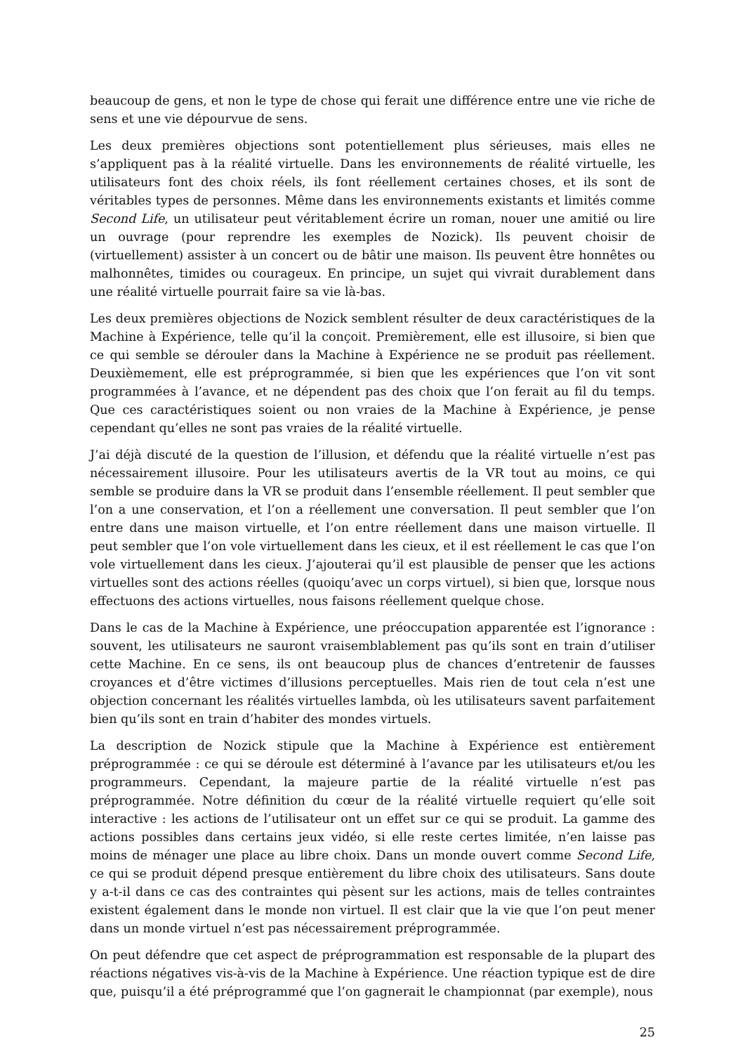beaucoup de gens, et non le type de chose qui ferait une différence entre une vie riche de sens et une vie dépourvue de sens.
Les deux premières objections sont potentiellement plus sérieuses, mais elles ne s’appliquent pas à la réalité virtuelle. Dans les environnements de réalité virtuelle, les utilisateurs font des choix réels, ils font réellement certaines choses, et ils sont de véritables types de personnes. Même dans les environnements existants et limités comme Second Life, un utilisateur peut véritablement écrire un roman, nouer une amitié ou lire un ouvrage (pour reprendre les exemples de Nozick). Ils peuvent choisir de (virtuellement) assister à un concert ou de bâtir une maison. Ils peuvent être honnêtes ou malhonnêtes, timides ou courageux. En principe, un sujet qui vivrait durablement dans une réalité virtuelle pourrait faire sa vie là-bas.
Les deux premières objections de Nozick semblent résulter de deux caractéristiques de la Machine à Expérience, telle qu’il la conçoit. Premièrement, elle est illusoire, si bien que ce qui semble se dérouler dans la Machine à Expérience ne se produit pas réellement. Deuxièmement, elle est préprogrammée, si bien que les expériences que l’on vit sont programmées à l’avance, et ne dépendent pas des choix que l’on ferait au fil du temps. Que ces caractéristiques soient ou non vraies de la Machine à Expérience, je pense cependant qu’elles ne sont pas vraies de la réalité virtuelle.
J’ai déjà discuté de la question de l’illusion, et défendu que la réalité virtuelle n’est pas nécessairement illusoire. Pour les utilisateurs avertis de la VR tout au moins, ce qui semble se produire dans la VR se produit dans l’ensemble réellement. Il peut sembler que l’on a une conservation, et l’on a réellement une conversation. Il peut sembler que l’on entre dans une maison virtuelle, et l’on entre réellement dans une maison virtuelle. Il peut sembler que l’on vole virtuellement dans les cieux, et il est réellement le cas que l’on vole virtuellement dans les cieux. J’ajouterai qu’il est plausible de penser que les actions virtuelles sont des actions réelles (quoiqu’avec un corps virtuel), si bien que, lorsque nous effectuons des actions virtuelles, nous faisons réellement quelque chose.
Dans le cas de la Machine à Expérience, une préoccupation apparentée est l’ignorance : souvent, les utilisateurs ne sauront vraisemblablement pas qu’ils sont en train d’utiliser cette Machine. En ce sens, ils ont beaucoup plus de chances d’entretenir de fausses croyances et d’être victimes d’illusions perceptuelles. Mais rien de tout cela n’est une objection concernant les réalités virtuelles lambda, où les utilisateurs savent parfaitement bien qu’ils sont en train d’habiter des mondes virtuels.
La description de Nozick stipule que la Machine à Expérience est entièrement préprogrammée : ce qui se déroule est déterminé à l’avance par les utilisateurs et/ou les programmeurs. Cependant, la majeure partie de la réalité virtuelle n’est pas préprogrammée. Notre définition du cœur de la réalité virtuelle requiert qu’elle soit interactive : les actions de l’utilisateur ont un effet sur ce qui se produit. La gamme des actions possibles dans certains jeux vidéo, si elle reste certes limitée, n’en laisse pas moins de ménager une place au libre choix. Dans un monde ouvert comme Second Life, ce qui se produit dépend presque entièrement du libre choix des utilisateurs. Sans doute y a-t-il dans ce cas des contraintes qui pèsent sur les actions, mais de telles contraintes existent également dans le monde non virtuel. Il est clair que la vie que l’on peut mener dans un monde virtuel n’est pas nécessairement préprogrammée.
On peut défendre que cet aspect de préprogrammation est responsable de la plupart des réactions négatives vis-à-vis de la Machine à Expérience. Une réaction typique est de dire que, puisqu’il a été préprogrammé que l’on gagnerait le championnat (par exemple), nous
25